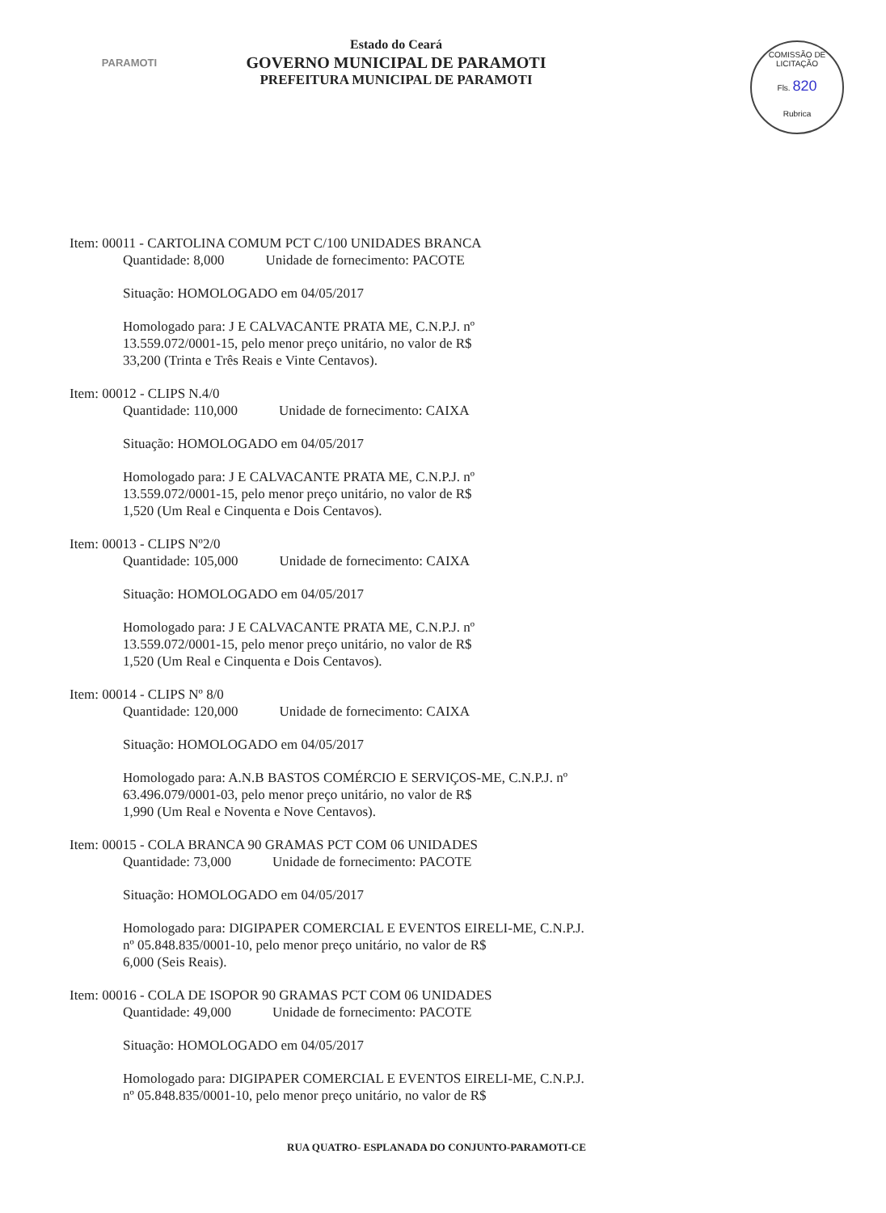PARAMOTI
Estado do Ceará
GOVERNO MUNICIPAL DE PARAMOTI
PREFEITURA MUNICIPAL DE PARAMOTI
COMISSÃO DE LICITAÇÃO
Fls. 820
Rubrica
Item: 00011 - CARTOLINA COMUM PCT C/100 UNIDADES BRANCA
Quantidade: 8,000 Unidade de fornecimento: PACOTE
Situação: HOMOLOGADO em 04/05/2017
Homologado para: J E CALVACANTE PRATA ME, C.N.P.J. nº
13.559.072/0001-15, pelo menor preço unitário, no valor de R$
33,200 (Trinta e Três Reais e Vinte Centavos).
Item: 00012 - CLIPS N.4/0
Quantidade: 110,000 Unidade de fornecimento: CAIXA
Situação: HOMOLOGADO em 04/05/2017
Homologado para: J E CALVACANTE PRATA ME, C.N.P.J. nº
13.559.072/0001-15, pelo menor preço unitário, no valor de R$
1,520 (Um Real e Cinquenta e Dois Centavos).
Item: 00013 - CLIPS Nº2/0
Quantidade: 105,000 Unidade de fornecimento: CAIXA
Situação: HOMOLOGADO em 04/05/2017
Homologado para: J E CALVACANTE PRATA ME, C.N.P.J. nº
13.559.072/0001-15, pelo menor preço unitário, no valor de R$
1,520 (Um Real e Cinquenta e Dois Centavos).
Item: 00014 - CLIPS Nº 8/0
Quantidade: 120,000 Unidade de fornecimento: CAIXA
Situação: HOMOLOGADO em 04/05/2017
Homologado para: A.N.B BASTOS COMÉRCIO E SERVIÇOS-ME, C.N.P.J. nº
63.496.079/0001-03, pelo menor preço unitário, no valor de R$
1,990 (Um Real e Noventa e Nove Centavos).
Item: 00015 - COLA BRANCA 90 GRAMAS PCT COM 06 UNIDADES
Quantidade: 73,000 Unidade de fornecimento: PACOTE
Situação: HOMOLOGADO em 04/05/2017
Homologado para: DIGIPAPER COMERCIAL E EVENTOS EIRELI-ME, C.N.P.J.
nº 05.848.835/0001-10, pelo menor preço unitário, no valor de R$
6,000 (Seis Reais).
Item: 00016 - COLA DE ISOPOR 90 GRAMAS PCT COM 06 UNIDADES
Quantidade: 49,000 Unidade de fornecimento: PACOTE
Situação: HOMOLOGADO em 04/05/2017
Homologado para: DIGIPAPER COMERCIAL E EVENTOS EIRELI-ME, C.N.P.J.
nº 05.848.835/0001-10, pelo menor preço unitário, no valor de R$
RUA QUATRO- ESPLANADA DO CONJUNTO-PARAMOTI-CE